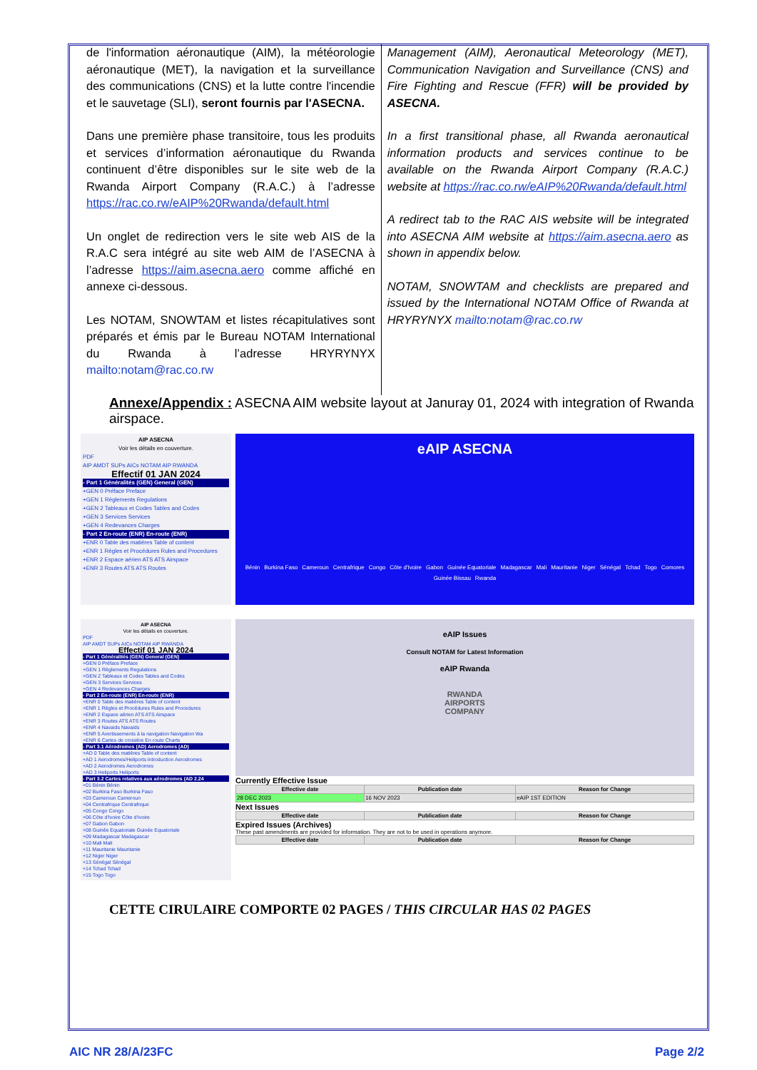de l'information aéronautique (AIM), la météorologie aéronautique (MET), la navigation et la surveillance des communications (CNS) et la lutte contre l'incendie et le sauvetage (SLI), seront fournis par l'ASECNA.
Dans une première phase transitoire, tous les produits et services d’information aéronautique du Rwanda continuent d’être disponibles sur le site web de la Rwanda Airport Company (R.A.C.) à l’adresse https://rac.co.rw/eAIP%20Rwanda/default.html
Un onglet de redirection vers le site web AIS de la R.A.C sera intégré au site web AIM de l’ASECNA à l’adresse https://aim.asecna.aero comme affiché en annexe ci-dessous.
Les NOTAM, SNOWTAM et listes récapitulatives sont préparés et émis par le Bureau NOTAM International du Rwanda à l’adresse HRYRYNYX mailto:notam@rac.co.rw
Management (AIM), Aeronautical Meteorology (MET), Communication Navigation and Surveillance (CNS) and Fire Fighting and Rescue (FFR) will be provided by ASECNA.
In a first transitional phase, all Rwanda aeronautical information products and services continue to be available on the Rwanda Airport Company (R.A.C.) website at https://rac.co.rw/eAIP%20Rwanda/default.html
A redirect tab to the RAC AIS website will be integrated into ASECNA AIM website at https://aim.asecna.aero as shown in appendix below.
NOTAM, SNOWTAM and checklists are prepared and issued by the International NOTAM Office of Rwanda at HRYRYNYX mailto:notam@rac.co.rw
Annexe/Appendix : ASECNA AIM website layout at Januray 01, 2024 with integration of Rwanda airspace.
AIP ASECNA
Voir les détails en couverture.
PDF
AIP AMDT SUPs AICs NOTAM AIP RWANDA
Effectif 01 JAN 2024
- Part 1 Généralités (GEN) General (GEN)
+GEN 0 Préface Preface
+GEN 1 Règlements Regulations
+GEN 2 Tableaux et Codes Tables and Codes
+GEN 3 Services Services
+GEN 4 Redevances Charges
- Part 2 En-route (ENR) En-route (ENR)
+ENR 0 Table des matières Table of content
+ENR 1 Règles et Procédures Rules and Procedures
+ENR 2 Espace aérien ATS ATS Airspace
+ENR 3 Routes ATS ATS Routes
eAIP ASECNA
Bénin Burkina Faso Cameroun Centrafrique Congo Côte d'Ivoire Gabon Guinée Equatoriale Madagascar Mali Mauritanie Niger Sénégal Tchad Togo Comores Guinée Bissau Rwanda
AIP ASECNA
Voir les détails en couverture.
PDF
AIP AMDT SUPs AICs NOTAM AIP RWANDA
Effectif 01 JAN 2024
- Part 1 Généralités (GEN) General (GEN)
+GEN 0 Préface Preface
+GEN 1 Règlements Regulations
+GEN 2 Tableaux et Codes Tables and Codes
+GEN 3 Services Services
+GEN 4 Redevances Charges
- Part 2 En-route (ENR) En-route (ENR)
+ENR 0 Table des matières Table of content
+ENR 1 Règles et Procédures Rules and Procedures
+ENR 2 Espace aérien ATS ATS Airspace
+ENR 3 Routes ATS ATS Routes
+ENR 4 Navaids Navaids
+ENR 5 Avertissements à la navigation Navigation Wa
+ENR 6 Cartes de croisière En route Charts
- Part 3.1 Aérodromes (AD) Aerodromes (AD)
+AD 0 Table des matières Table of content
+AD 1 Aerodromes/Heliports Introduction Aerodromes
+AD 2 Aerodromes Aerodromes
+AD 3 Heliports Heliports
- Part 3.2 Cartes relatives aux aérodromes (AD 2.24
+01 Bénin Bénin
+02 Burkina Faso Burkina Faso
+03 Cameroun Cameroun
+04 Centrafrique Centrafrique
+05 Congo Congo
+06 Côte d'Ivoire Côte d'Ivoire
+07 Gabon Gabon
+08 Guinée Equatoriale Guinée Equatoriale
+09 Madagascar Madagascar
+10 Mali Mali
+11 Mauritanie Mauritanie
+12 Niger Niger
+13 Sénégal Sénégal
+14 Tchad Tchad
+15 Togo Togo
eAIP Issues
Consult NOTAM for Latest Information
eAIP Rwanda
RWANDA
AIRPORTS
COMPANY
Currently Effective Issue
| Effective date | Publication date | Reason for Change |
| --- | --- | --- |
| 28 DEC 2023 | 16 NOV 2023 | eAIP 1ST EDITION |
Next Issues
| Effective date | Publication date | Reason for Change |
| --- | --- | --- |
Expired Issues (Archives)
These past amendments are provided for information. They are not to be used in operations anymore.
| Effective date | Publication date | Reason for Change |
| --- | --- | --- |
CETTE CIRULAIRE COMPORTE 02 PAGES / THIS CIRCULAR HAS 02 PAGES
AIC NR 28/A/23FC Page 2/2